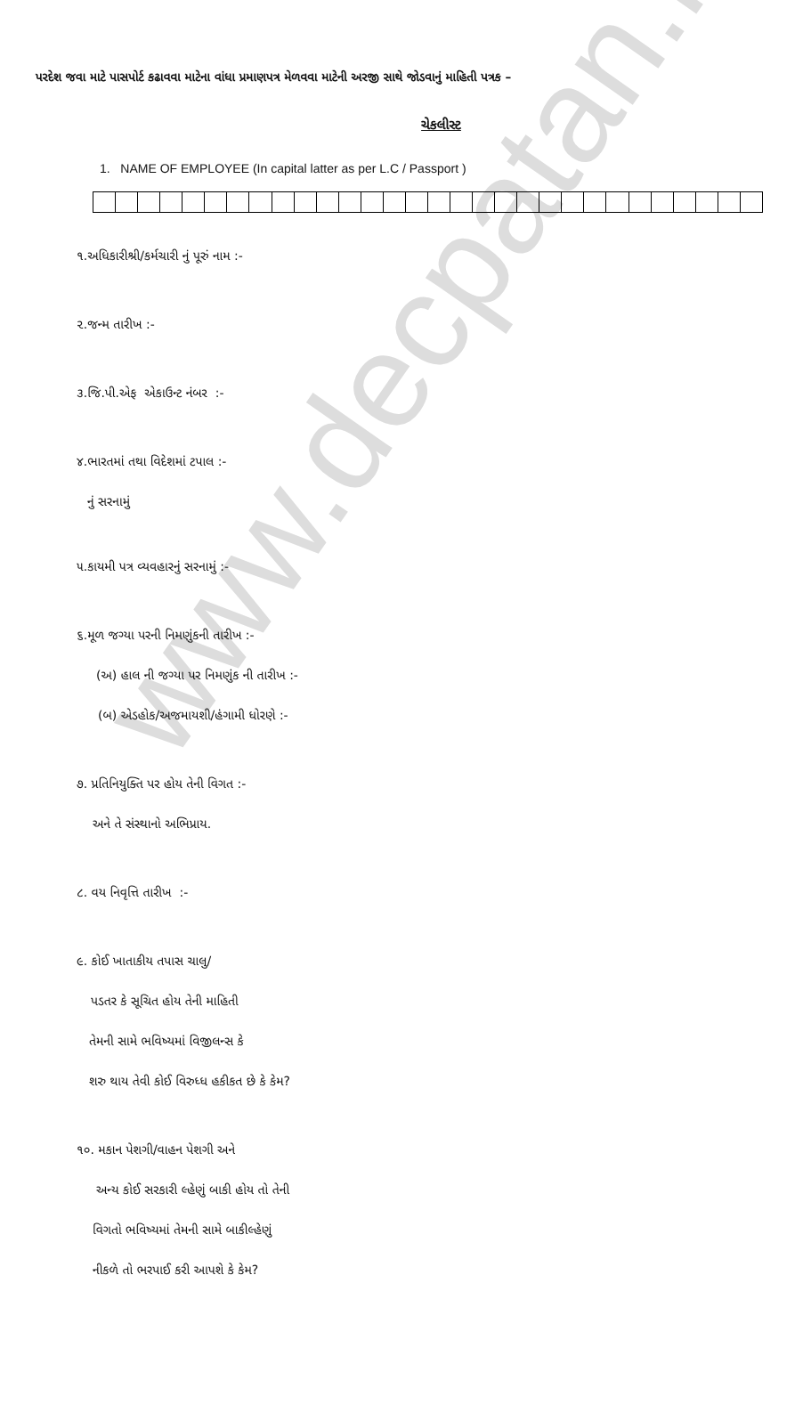www.decpatan.in
પરદેશ જવા માટે પાસપોર્ટ કઢાવવા માટેના વાંધા પ્રમાણપત્ર મેળવવા માટેની અરજી સાથે જોડવાનું માહિતી પત્રક –
ચેકલીસ્ટ
1. NAME OF EMPLOYEE (In capital latter as per L.C / Passport )
૧.અધિકારીશ્રી/કર્મચારી નું પૂરું નામ :-
૨.જન્મ તારીખ :-
૩.જિ.પી.એફ એકાઉન્ટ નંબર :-
૪.ભારતમાં તથા વિદેશમાં ટપાલ :-
નું સરનામું
૫.કાયમી પત્ર વ્યવહારનું સરનામું :-
૬.મૂળ જગ્યા પરની નિમણુંકની તારીખ :-
(અ) હાલ ની જગ્યા પર નિમણુંક ની તારીખ :-
(બ) એડહોક/અજમાયશી/હંગામી ધોરણે :-
૭. પ્રતિનિયુક્તિ પર હોય તેની વિગત :-
અને તે સંસ્થાનો અભિપ્રાય.
૮. વય નિવૃત્તિ તારીખ :-
૯. કોઈ ખાતાકીય તપાસ ચાલુ/
પડતર કે સૂચિત હોય તેની માહિતી
તેમની સામે ભવિષ્યમાં વિજીલન્સ કે
શરુ થાય તેવી કોઈ વિરુધ્ધ હકીકત છે કે કેમ?
૧૦. મકાન પેશગી/વાહન પેશગી અને
અન્ય કોઈ સરકારી લ્હેણું બાકી હોય તો તેની
વિગતો ભવિષ્યમાં તેમની સામે બાકીલ્હેણું
નીકળે તો ભરપાઈ કરી આપશે કે કેમ?